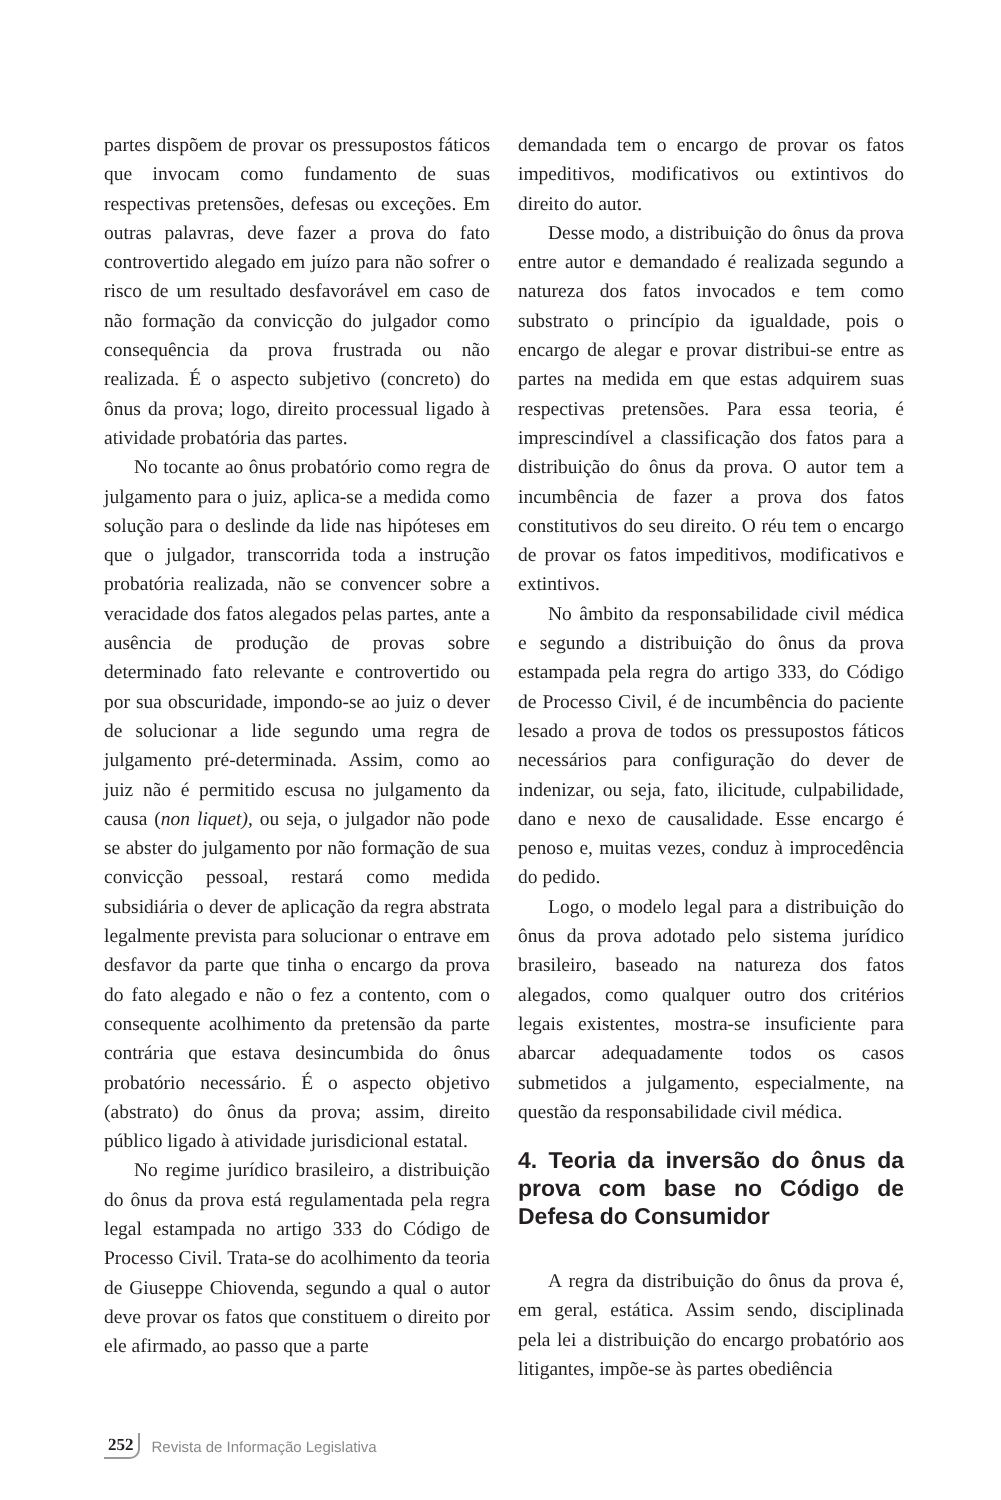partes dispõem de provar os pressupostos fáticos que invocam como fundamento de suas respectivas pretensões, defesas ou exceções. Em outras palavras, deve fazer a prova do fato controvertido alegado em juízo para não sofrer o risco de um resultado desfavorável em caso de não formação da convicção do julgador como consequência da prova frustrada ou não realizada. É o aspecto subjetivo (concreto) do ônus da prova; logo, direito processual ligado à atividade probatória das partes.
No tocante ao ônus probatório como regra de julgamento para o juiz, aplica-se a medida como solução para o deslinde da lide nas hipóteses em que o julgador, transcorrida toda a instrução probatória realizada, não se convencer sobre a veracidade dos fatos alegados pelas partes, ante a ausência de produção de provas sobre determinado fato relevante e controvertido ou por sua obscuridade, impondo-se ao juiz o dever de solucionar a lide segundo uma regra de julgamento pré-determinada. Assim, como ao juiz não é permitido escusa no julgamento da causa (non liquet), ou seja, o julgador não pode se abster do julgamento por não formação de sua convicção pessoal, restará como medida subsidiária o dever de aplicação da regra abstrata legalmente prevista para solucionar o entrave em desfavor da parte que tinha o encargo da prova do fato alegado e não o fez a contento, com o consequente acolhimento da pretensão da parte contrária que estava desincumbida do ônus probatório necessário. É o aspecto objetivo (abstrato) do ônus da prova; assim, direito público ligado à atividade jurisdicional estatal.
No regime jurídico brasileiro, a distribuição do ônus da prova está regulamentada pela regra legal estampada no artigo 333 do Código de Processo Civil. Trata-se do acolhimento da teoria de Giuseppe Chiovenda, segundo a qual o autor deve provar os fatos que constituem o direito por ele afirmado, ao passo que a parte
demandada tem o encargo de provar os fatos impeditivos, modificativos ou extintivos do direito do autor.
Desse modo, a distribuição do ônus da prova entre autor e demandado é realizada segundo a natureza dos fatos invocados e tem como substrato o princípio da igualdade, pois o encargo de alegar e provar distribui-se entre as partes na medida em que estas adquirem suas respectivas pretensões. Para essa teoria, é imprescindível a classificação dos fatos para a distribuição do ônus da prova. O autor tem a incumbência de fazer a prova dos fatos constitutivos do seu direito. O réu tem o encargo de provar os fatos impeditivos, modificativos e extintivos.
No âmbito da responsabilidade civil médica e segundo a distribuição do ônus da prova estampada pela regra do artigo 333, do Código de Processo Civil, é de incumbência do paciente lesado a prova de todos os pressupostos fáticos necessários para configuração do dever de indenizar, ou seja, fato, ilicitude, culpabilidade, dano e nexo de causalidade. Esse encargo é penoso e, muitas vezes, conduz à improcedência do pedido.
Logo, o modelo legal para a distribuição do ônus da prova adotado pelo sistema jurídico brasileiro, baseado na natureza dos fatos alegados, como qualquer outro dos critérios legais existentes, mostra-se insuficiente para abarcar adequadamente todos os casos submetidos a julgamento, especialmente, na questão da responsabilidade civil médica.
4. Teoria da inversão do ônus da prova com base no Código de Defesa do Consumidor
A regra da distribuição do ônus da prova é, em geral, estática. Assim sendo, disciplinada pela lei a distribuição do encargo probatório aos litigantes, impõe-se às partes obediência
252 Revista de Informação Legislativa